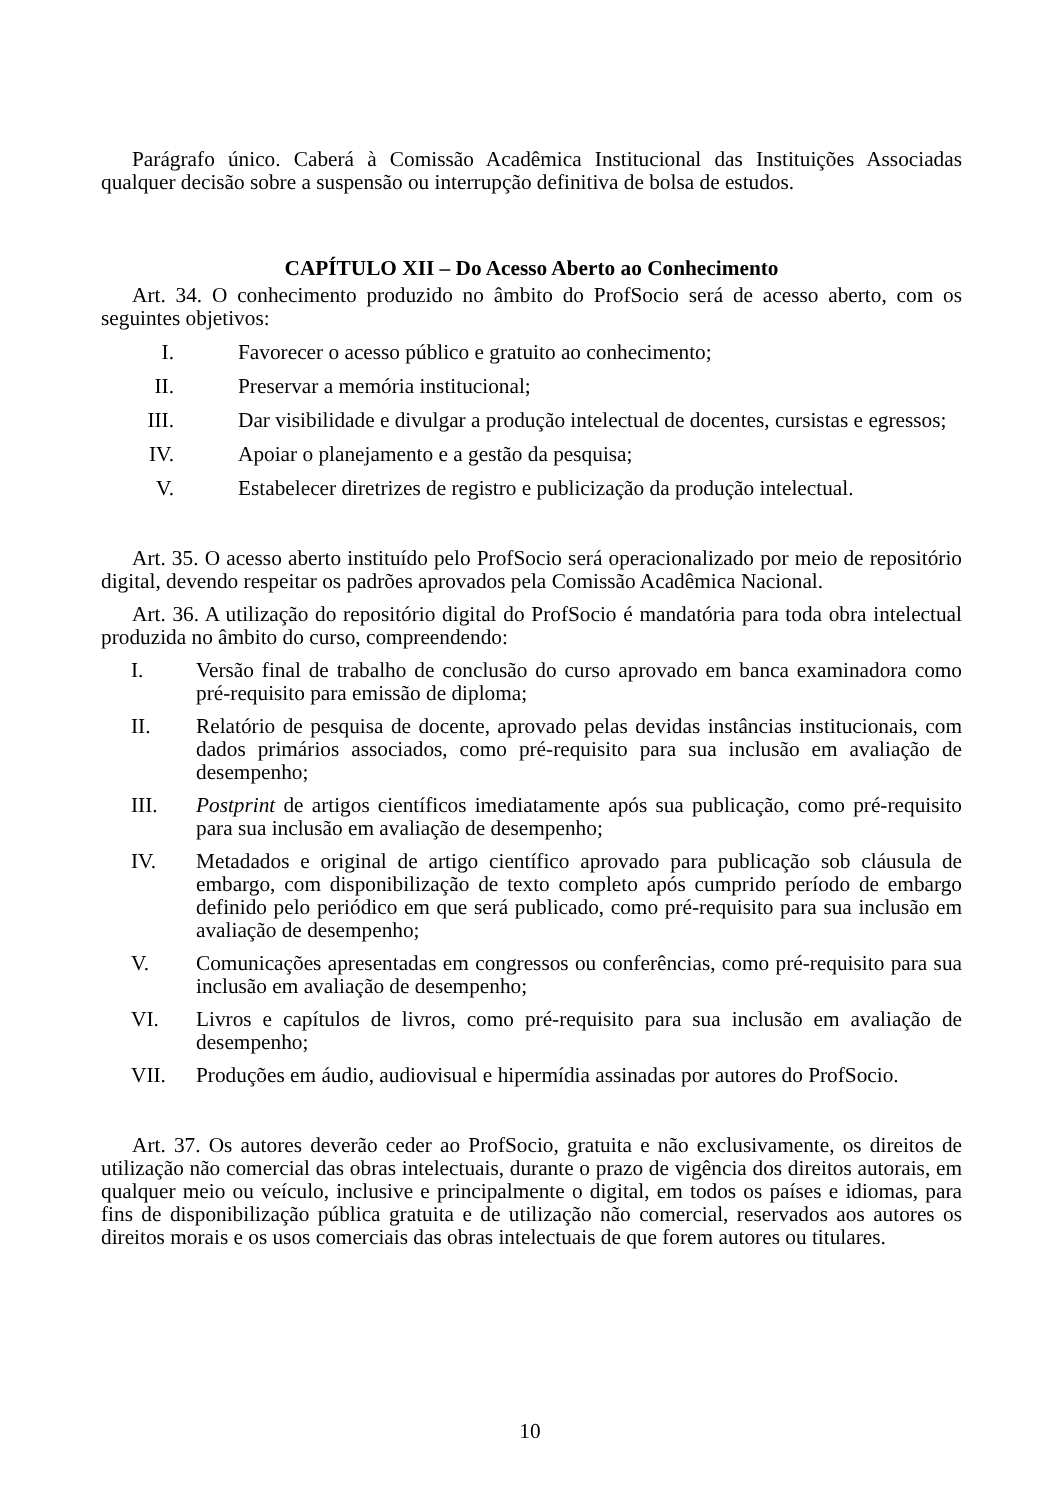Parágrafo único. Caberá à Comissão Acadêmica Institucional das Instituições Associadas qualquer decisão sobre a suspensão ou interrupção definitiva de bolsa de estudos.
CAPÍTULO XII – Do Acesso Aberto ao Conhecimento
Art. 34. O conhecimento produzido no âmbito do ProfSocio será de acesso aberto, com os seguintes objetivos:
I. Favorecer o acesso público e gratuito ao conhecimento;
II. Preservar a memória institucional;
III. Dar visibilidade e divulgar a produção intelectual de docentes, cursistas e egressos;
IV. Apoiar o planejamento e a gestão da pesquisa;
V. Estabelecer diretrizes de registro e publicização da produção intelectual.
Art. 35. O acesso aberto instituído pelo ProfSocio será operacionalizado por meio de repositório digital, devendo respeitar os padrões aprovados pela Comissão Acadêmica Nacional.
Art. 36. A utilização do repositório digital do ProfSocio é mandatória para toda obra intelectual produzida no âmbito do curso, compreendendo:
I. Versão final de trabalho de conclusão do curso aprovado em banca examinadora como pré-requisito para emissão de diploma;
II. Relatório de pesquisa de docente, aprovado pelas devidas instâncias institucionais, com dados primários associados, como pré-requisito para sua inclusão em avaliação de desempenho;
III. Postprint de artigos científicos imediatamente após sua publicação, como pré-requisito para sua inclusão em avaliação de desempenho;
IV. Metadados e original de artigo científico aprovado para publicação sob cláusula de embargo, com disponibilização de texto completo após cumprido período de embargo definido pelo periódico em que será publicado, como pré-requisito para sua inclusão em avaliação de desempenho;
V. Comunicações apresentadas em congressos ou conferências, como pré-requisito para sua inclusão em avaliação de desempenho;
VI. Livros e capítulos de livros, como pré-requisito para sua inclusão em avaliação de desempenho;
VII. Produções em áudio, audiovisual e hipermídia assinadas por autores do ProfSocio.
Art. 37. Os autores deverão ceder ao ProfSocio, gratuita e não exclusivamente, os direitos de utilização não comercial das obras intelectuais, durante o prazo de vigência dos direitos autorais, em qualquer meio ou veículo, inclusive e principalmente o digital, em todos os países e idiomas, para fins de disponibilização pública gratuita e de utilização não comercial, reservados aos autores os direitos morais e os usos comerciais das obras intelectuais de que forem autores ou titulares.
10